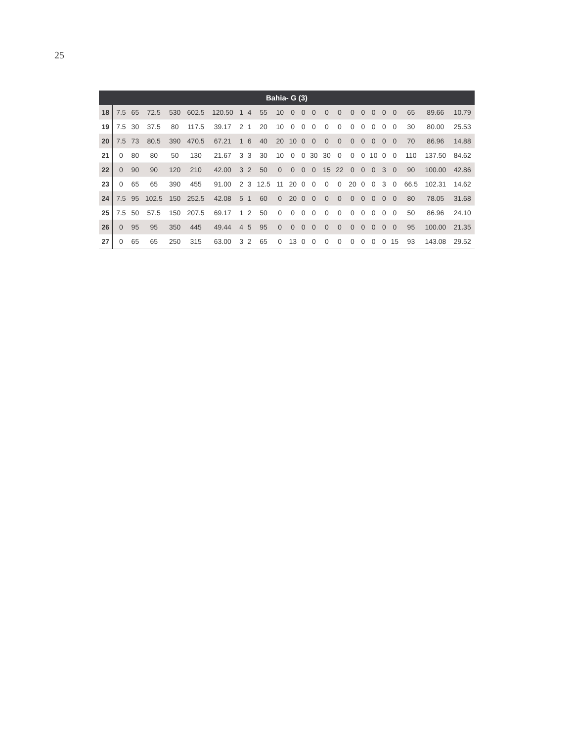25
| Bahia- G (3) | | | | | | | | | | | | | | | | | | | | | | | |
| --- | --- | --- | --- | --- | --- | --- | --- | --- | --- | --- | --- | --- | --- | --- | --- | --- | --- | --- | --- | --- | --- | --- | --- |
| 18 | 7.5 | 65 | 72.5 | 530 | 602.5 | 120.50 | 1 | 4 | 55 | 10 | 0 | 0 | 0 | 0 | 0 | 0 | 0 | 0 | 0 | 0 | 65 | 89.66 | 10.79 |
| 19 | 7.5 | 30 | 37.5 | 80 | 117.5 | 39.17 | 2 | 1 | 20 | 10 | 0 | 0 | 0 | 0 | 0 | 0 | 0 | 0 | 0 | 0 | 30 | 80.00 | 25.53 |
| 20 | 7.5 | 73 | 80.5 | 390 | 470.5 | 67.21 | 1 | 6 | 40 | 20 | 10 | 0 | 0 | 0 | 0 | 0 | 0 | 0 | 0 | 0 | 70 | 86.96 | 14.88 |
| 21 | 0 | 80 | 80 | 50 | 130 | 21.67 | 3 | 3 | 30 | 10 | 0 | 0 | 30 | 30 | 0 | 0 | 0 | 10 | 0 | 0 | 110 | 137.50 | 84.62 |
| 22 | 0 | 90 | 90 | 120 | 210 | 42.00 | 3 | 2 | 50 | 0 | 0 | 0 | 0 | 15 | 22 | 0 | 0 | 0 | 3 | 0 | 90 | 100.00 | 42.86 |
| 23 | 0 | 65 | 65 | 390 | 455 | 91.00 | 2 | 3 | 12.5 | 11 | 20 | 0 | 0 | 0 | 0 | 20 | 0 | 0 | 3 | 0 | 66.5 | 102.31 | 14.62 |
| 24 | 7.5 | 95 | 102.5 | 150 | 252.5 | 42.08 | 5 | 1 | 60 | 0 | 20 | 0 | 0 | 0 | 0 | 0 | 0 | 0 | 0 | 0 | 80 | 78.05 | 31.68 |
| 25 | 7.5 | 50 | 57.5 | 150 | 207.5 | 69.17 | 1 | 2 | 50 | 0 | 0 | 0 | 0 | 0 | 0 | 0 | 0 | 0 | 0 | 0 | 50 | 86.96 | 24.10 |
| 26 | 0 | 95 | 95 | 350 | 445 | 49.44 | 4 | 5 | 95 | 0 | 0 | 0 | 0 | 0 | 0 | 0 | 0 | 0 | 0 | 0 | 95 | 100.00 | 21.35 |
| 27 | 0 | 65 | 65 | 250 | 315 | 63.00 | 3 | 2 | 65 | 0 | 13 | 0 | 0 | 0 | 0 | 0 | 0 | 0 | 0 | 15 | 93 | 143.08 | 29.52 |